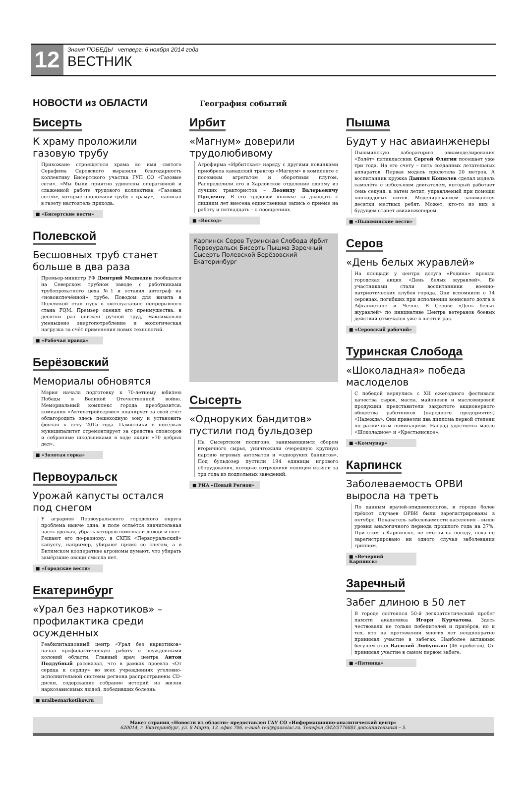12
Знамя ПОБЕДЫ четверг, 6 ноября 2014 года
ВЕСТНИК
НОВОСТИ из ОБЛАСТИ География событий
Бисерть
К храму проложили газовую трубу
Прихожане строящегося храма во имя святого Серафима Саровского выразили благодарность коллективу Бисертского участка ГУП СО «Газовые сети». «Мы были приятно удивлены оперативной и слаженной работе трудового коллектива «Газовых сетей», которые проложили трубу к храму», – написал в газету настоятель прихода.
■ «Бисертские вести»
Полевской
Бесшовных труб станет больше в два раза
Премьер-министр РФ Дмитрий Медведев пообщался на Северском трубном заводе с работниками трубопрокатного цеха №1 и оставил автограф на «новоиспечённой» трубе. Поводом для визита в Полевской стал пуск в эксплуатацию непрерывного стана FQM. Премьер оценил его преимущества: в десятки раз снижен ручной труд, максимально уменьшено энергопотребление и экологическая нагрузка за счёт применения новых технологий.
■ «Рабочая правда»
Берёзовский
Мемориалы обновятся
Мэрия начала подготовку к 70-летнему юбилею Победы в Великой Отечественной войне. Мемориальный комплекс города преобразится: компания «Активстройсервис» планирует за свой счёт облагородить здесь пешеходную зону и установить фонтан к лету 2015 года. Памятники в посёлках муниципалитет отремонтирует за средства спонсоров и собранные школьниками в ходе акции «70 добрых дел».
■ «Золотая горка»
Первоуральск
Урожай капусты остался под снегом
У аграриев Первоуральского городского округа проблема нынче одна: в поле остаётся значительная часть урожая, убрать которую помешали дожди и снег. Решают его по-разному: в СХПК «Первоуральский» капусту, например, убирают прямо со снегом, а в Битимском кооперативе агрономы думают, что убирать замёрзшие овощи смысла нет.
■ «Городские вести»
Екатеринбург
«Урал без наркотиков» – профилактика среди осужденных
Реабилитационный центр «Урал без наркотиков» начал профилактическую работу с осужденными колоний области. Главный врач центра Антон Поддубный рассказал, что в рамках проекта «От сердца к сердцу» во всех учреждениях уголовно-исполнительной системы региона распространены CD-диски, содержащие собрание историй из жизни наркозависимых людей, победивших болезнь.
■ uralbeznarkotikov.ru
Ирбит
«Магнум» доверили трудолюбивому
Агрофирма «Ирбитская» наряду с другими новинками приобрела канадский трактор «Магнум» в комплекте с посевным агрегатом и оборотным плугом. Распределили его в Харловское отделение одному из лучших трактористов – Леониду Валерьевичу Прядеину. В его трудовой книжке за двадцать с лишним лет внесена единственная запись о приёме на работу и пятнадцать – о поощрениях.
■ «Восход»
Карпинск Серов Туринская Слобода Ирбит Первоуральск Бисерть Пышма Заречный Сысерть Полевской Берёзовский Екатеринбург
Сысерть
«Одноруких бандитов» пустили под бульдозер
На Сысертском полигоне, занимающимся сбором вторичного сырья, уничтожили очередную крупную партию игровых автоматов и «одноруких бандитов». Под бульдозер пустили 194 единицы игрового оборудования, которые сотрудники полиции изъяли за три года из подпольных заведений.
■ РИА «Новый Регион»
Пышма
Будут у нас авиаинженеры
Пышминскую лабораторию авиамоделирования «Взлёт» пятиклассник Сергей Флягин посещает уже три года. На его счету – пять созданных летательных аппаратов. Первая модель пролетела 20 метров. А воспитанник кружка Даниил Кошелев сделал модель самолёта с небольшим двигателем, который работает семь секунд, а затем летит, управляемый при помощи конкордовых нитей. Моделированием занимаются десятки местных ребят. Может, кто-то из них в будущем станет авиаинженером.
■ «Пышминские вести»
Серов
«День белых журавлей»
На площади у центра досуга «Родина» прошла городская акция «День белых журавлей». Её участниками стали воспитанники военно-патриотических клубов города. Они вспомнили о 14 серовцах, погибших при исполнении воинского долга в Афганистане и Чечне. В Серове «День белых журавлей» по инициативе Центра ветеранов боевых действий отмечался уже в шестой раз.
■ «Серовский рабочий»
Туринская Слобода
«Шоколадная» победа маслоделов
С победой вернулись с XII ежегодного фестиваля качества сыров, масла, майонезов и масложировой продукции представители закрытого акционерного общества работников (народного предприятия) «Надежда». Они привезли два диплома первой степени по различным номинациям. Наград удостоены масло «Шоколадное» и «Крестьянское».
■ «Коммунар»
Карпинск
Заболеваемость ОРВИ выросла на треть
По данным врачей-эпидемиологов, в городе более трёхсот случаев ОРВИ были зарегистрированы в октябре. Показатель заболеваемости населения – выше уровня аналогичного периода прошлого года на 37%. При этом в Карпинске, не смотря на погоду, пока не зарегистрировано ни одного случая заболевания гриппом.
■ «Вечерний Карпинск»
Заречный
Забег длиною в 50 лет
В городе состоялся 50-й легкоатлетический пробег памяти академика Игоря Курчатова. Здесь чествовали не только победителей и призёров, но и тех, кто на протяжении многих лет неоднократно принимал участие в забегах. Наиболее активным бегуном стал Василий Любушкин (46 пробегов). Он принимал участие в самом первом забеге.
■ «Пятница»
Макет страниц «Новости из области» предоставлен ГАУ СО «Информационно-аналитический центр»
620014, г. Екатеринбург, ул. 8 Марта, 13, офис 706, e-mail: red@gausoiac.ru. Телефон /343/3776881 дополнительный – 5.